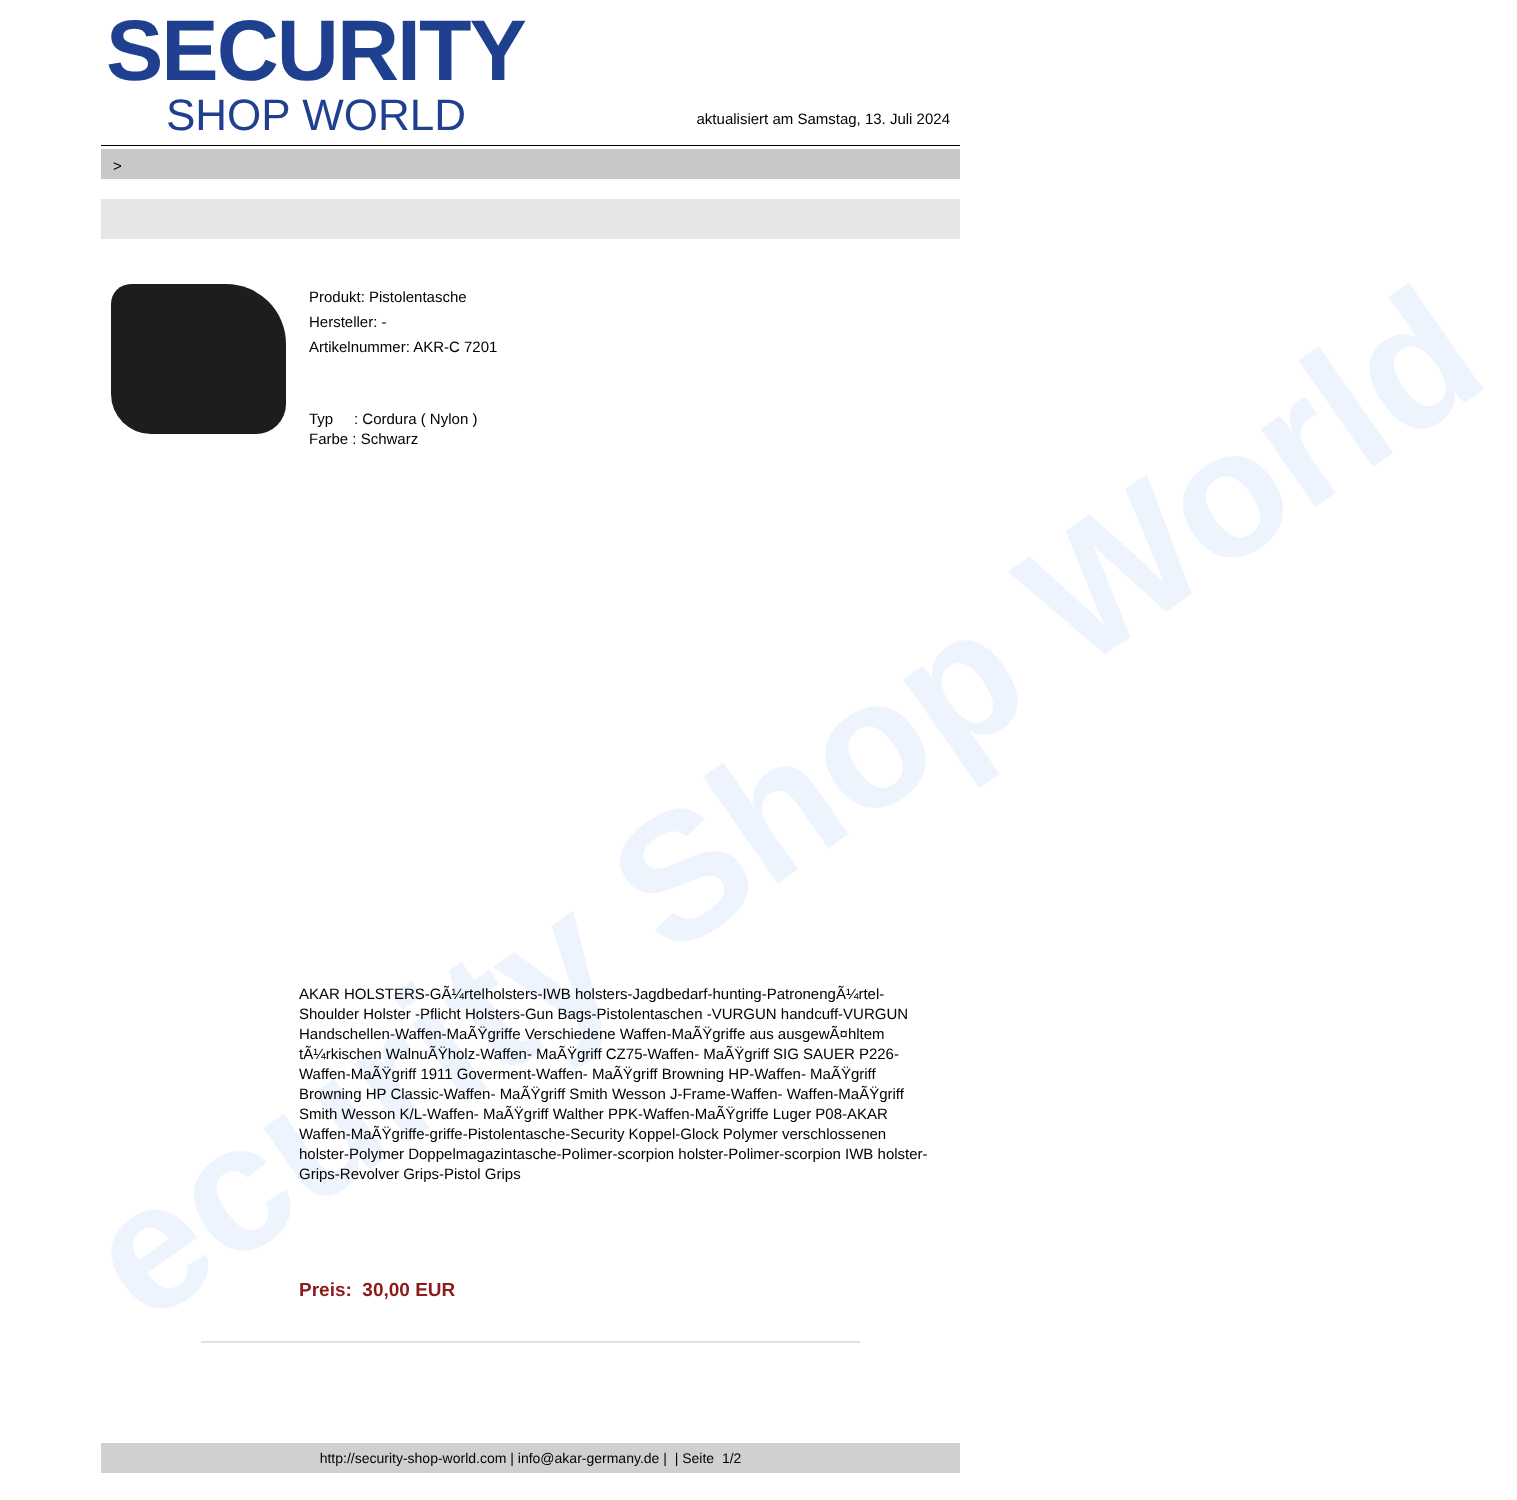ecurity Shop World
SECURITY
SHOP WORLD
aktualisiert am Samstag, 13. Juli 2024
>
Produkt: Pistolentasche
Hersteller: -
Artikelnummer: AKR-C 7201
Typ : Cordura ( Nylon )
Farbe : Schwarz
AKAR HOLSTERS-GÃ¼rtelholsters-IWB holsters-Jagdbedarf-hunting-PatronengÃ¼rtel- Shoulder Holster -Pflicht Holsters-Gun Bags-Pistolentaschen -VURGUN handcuff-VURGUN Handschellen-Waffen-MaÃŸgriffe Verschiedene Waffen-MaÃŸgriffe aus ausgewÃ¤hltem tÃ¼rkischen WalnuÃŸholz-Waffen- MaÃŸgriff CZ75-Waffen- MaÃŸgriff SIG SAUER P226-Waffen-MaÃŸgriff 1911 Goverment-Waffen- MaÃŸgriff Browning HP-Waffen- MaÃŸgriff Browning HP Classic-Waffen- MaÃŸgriff Smith Wesson J-Frame-Waffen- Waffen-MaÃŸgriff Smith Wesson K/L-Waffen- MaÃŸgriff Walther PPK-Waffen-MaÃŸgriffe Luger P08-AKAR Waffen-MaÃŸgriffe-griffe-Pistolentasche-Security Koppel-Glock Polymer verschlossenen holster-Polymer Doppelmagazintasche-Polimer-scorpion holster-Polimer-scorpion IWB holster-Grips-Revolver Grips-Pistol Grips
Preis: 30,00 EUR
http://security-shop-world.com | info@akar-germany.de | | Seite 1/2